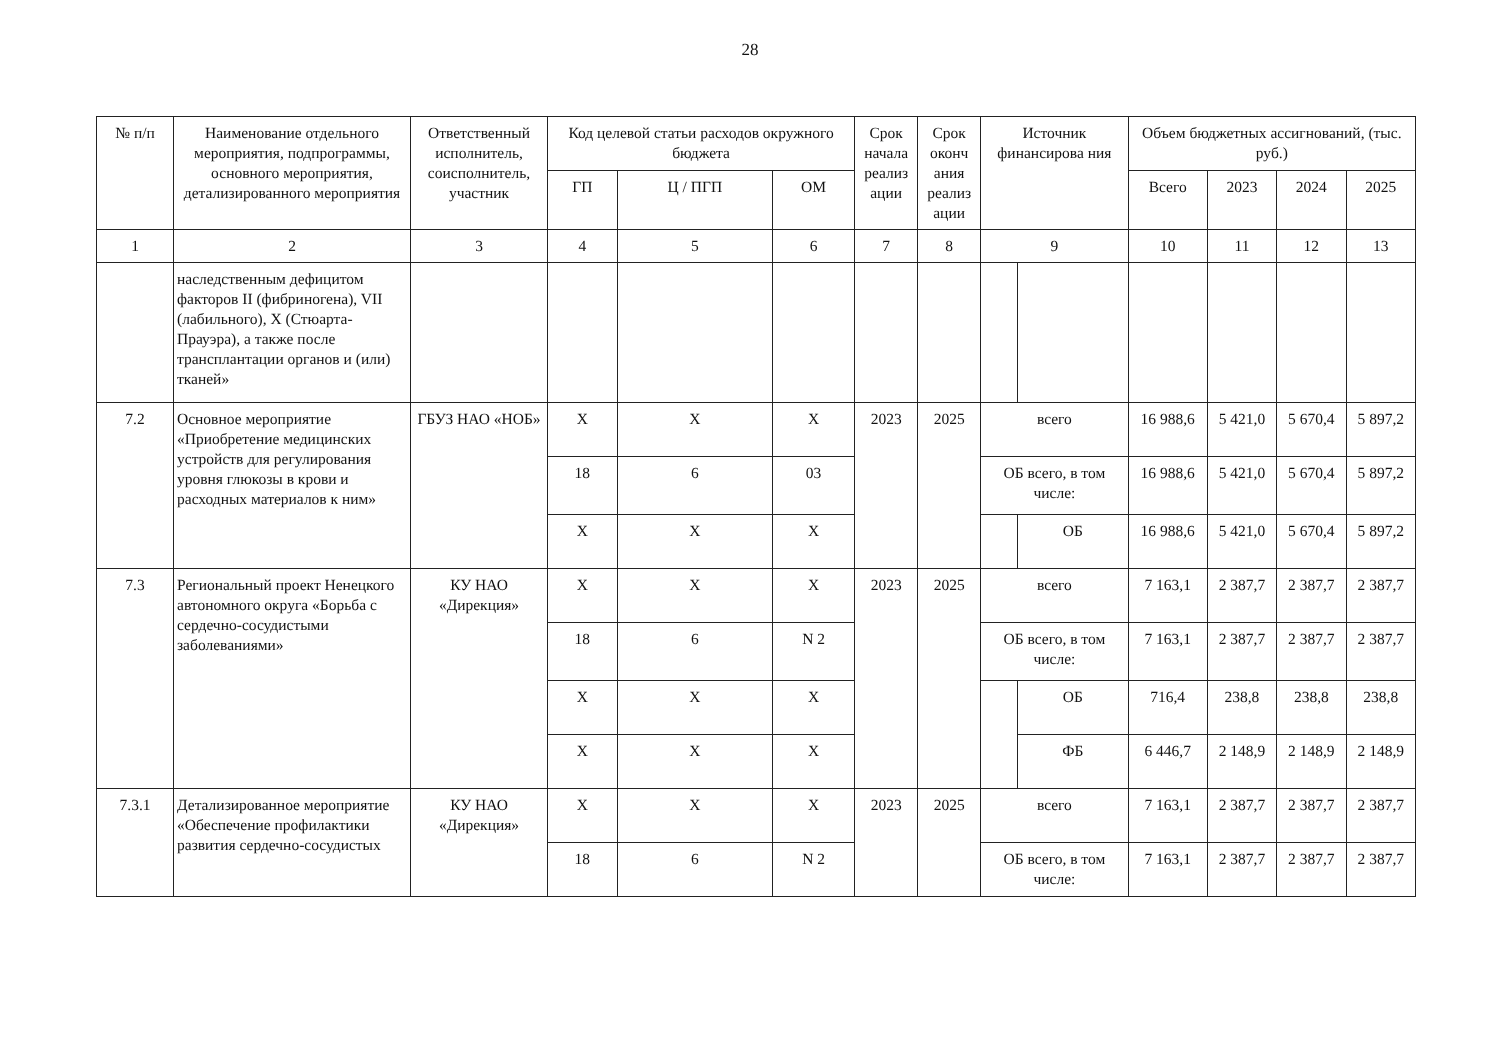28
| № п/п | Наименование отдельного мероприятия, подпрограммы, основного мероприятия, детализированного мероприятия | Ответственный исполнитель, соисполнитель, участник | Код целевой статьи расходов окружного бюджета | | | Срок начала реализ ации | Срок оконч ания реализ ации | Источник финансирова ния | | Объем бюджетных ассигнований, (тыс. руб.) | | | |
| --- | --- | --- | --- | --- | --- | --- | --- | --- | --- | --- | --- | --- | --- |
| | | | ГП | Ц / ПГП | ОМ | | | | | Всего | 2023 | 2024 | 2025 |
| 1 | 2 | 3 | 4 | 5 | 6 | 7 | 8 | 9 | | 10 | 11 | 12 | 13 |
| | наследственным дефицитом факторов II (фибриногена), VII (лабильного), X (Стюарта-Прауэра), а также после трансплантации органов и (или) тканей» | | | | | | | | | | | | |
| 7.2 | Основное мероприятие «Приобретение медицинских устройств для регулирования уровня глюкозы в крови и расходных материалов к ним» | ГБУЗ НАО «НОБ» | X | X | X | 2023 | 2025 | всего | | 16 988,6 | 5 421,0 | 5 670,4 | 5 897,2 |
| | | | 18 | 6 | 03 | | | ОБ всего, в том числе: | | 16 988,6 | 5 421,0 | 5 670,4 | 5 897,2 |
| | | | X | X | X | | | | ОБ | 16 988,6 | 5 421,0 | 5 670,4 | 5 897,2 |
| 7.3 | Региональный проект Ненецкого автономного округа «Борьба с сердечно-сосудистыми заболеваниями» | КУ НАО «Дирекция» | X | X | X | 2023 | 2025 | всего | | 7 163,1 | 2 387,7 | 2 387,7 | 2 387,7 |
| | | | 18 | 6 | N 2 | | | ОБ всего, в том числе: | | 7 163,1 | 2 387,7 | 2 387,7 | 2 387,7 |
| | | | X | X | X | | | | ОБ | 716,4 | 238,8 | 238,8 | 238,8 |
| | | | X | X | X | | | | ФБ | 6 446,7 | 2 148,9 | 2 148,9 | 2 148,9 |
| 7.3.1 | Детализированное мероприятие «Обеспечение профилактики развития сердечно-сосудистых | КУ НАО «Дирекция» | X | X | X | 2023 | 2025 | всего | | 7 163,1 | 2 387,7 | 2 387,7 | 2 387,7 |
| | | | 18 | 6 | N 2 | | | ОБ всего, в том числе: | | 7 163,1 | 2 387,7 | 2 387,7 | 2 387,7 |